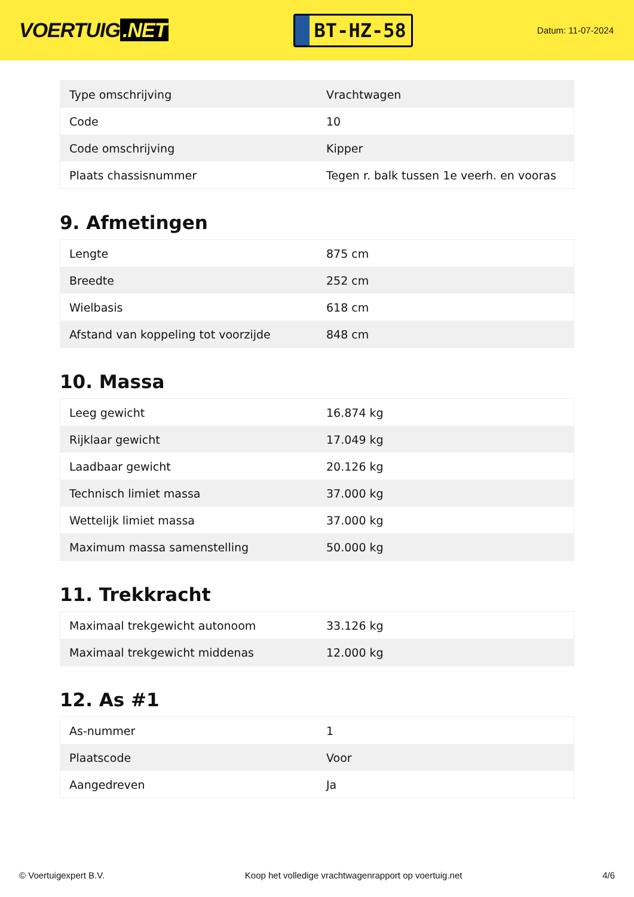VOERTUIG.NET
BT-HZ-58
Datum: 11-07-2024
| Type omschrijving | Vrachtwagen |
| Code | 10 |
| Code omschrijving | Kipper |
| Plaats chassisnummer | Tegen r. balk tussen 1e veerh. en vooras |
9. Afmetingen
| Lengte | 875 cm |
| Breedte | 252 cm |
| Wielbasis | 618 cm |
| Afstand van koppeling tot voorzijde | 848 cm |
10. Massa
| Leeg gewicht | 16.874 kg |
| Rijklaar gewicht | 17.049 kg |
| Laadbaar gewicht | 20.126 kg |
| Technisch limiet massa | 37.000 kg |
| Wettelijk limiet massa | 37.000 kg |
| Maximum massa samenstelling | 50.000 kg |
11. Trekkracht
| Maximaal trekgewicht autonoom | 33.126 kg |
| Maximaal trekgewicht middenas | 12.000 kg |
12. As #1
| As-nummer | 1 |
| Plaatscode | Voor |
| Aangedreven | Ja |
© Voertuigexpert B.V. Koop het volledige vrachtwagenrapport op voertuig.net 4/6